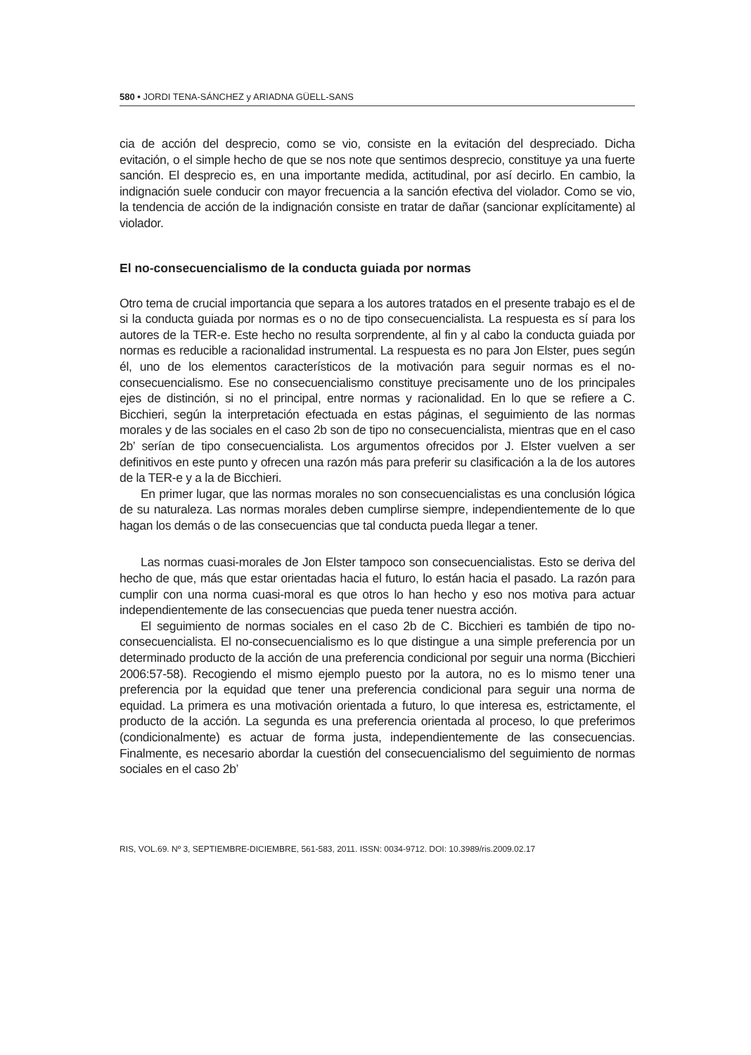580 • JORDI TENA-SÁNCHEZ y ARIADNA GÜELL-SANS
cia de acción del desprecio, como se vio, consiste en la evitación del despreciado. Dicha evitación, o el simple hecho de que se nos note que sentimos desprecio, constituye ya una fuerte sanción. El desprecio es, en una importante medida, actitudinal, por así decirlo. En cambio, la indignación suele conducir con mayor frecuencia a la sanción efectiva del violador. Como se vio, la tendencia de acción de la indignación consiste en tratar de dañar (sancionar explícitamente) al violador.
El no-consecuencialismo de la conducta guiada por normas
Otro tema de crucial importancia que separa a los autores tratados en el presente trabajo es el de si la conducta guiada por normas es o no de tipo consecuencialista. La respuesta es sí para los autores de la TER-e. Este hecho no resulta sorprendente, al fin y al cabo la conducta guiada por normas es reducible a racionalidad instrumental. La respuesta es no para Jon Elster, pues según él, uno de los elementos característicos de la motivación para seguir normas es el no-consecuencialismo. Ese no consecuencialismo constituye precisamente uno de los principales ejes de distinción, si no el principal, entre normas y racionalidad. En lo que se refiere a C. Bicchieri, según la interpretación efectuada en estas páginas, el seguimiento de las normas morales y de las sociales en el caso 2b son de tipo no consecuencialista, mientras que en el caso 2b’ serían de tipo consecuencialista. Los argumentos ofrecidos por J. Elster vuelven a ser definitivos en este punto y ofrecen una razón más para preferir su clasificación a la de los autores de la TER-e y a la de Bicchieri.
En primer lugar, que las normas morales no son consecuencialistas es una conclusión lógica de su naturaleza. Las normas morales deben cumplirse siempre, independientemente de lo que hagan los demás o de las consecuencias que tal conducta pueda llegar a tener.
Las normas cuasi-morales de Jon Elster tampoco son consecuencialistas. Esto se deriva del hecho de que, más que estar orientadas hacia el futuro, lo están hacia el pasado. La razón para cumplir con una norma cuasi-moral es que otros lo han hecho y eso nos motiva para actuar independientemente de las consecuencias que pueda tener nuestra acción.
El seguimiento de normas sociales en el caso 2b de C. Bicchieri es también de tipo no-consecuencialista. El no-consecuencialismo es lo que distingue a una simple preferencia por un determinado producto de la acción de una preferencia condicional por seguir una norma (Bicchieri 2006:57-58). Recogiendo el mismo ejemplo puesto por la autora, no es lo mismo tener una preferencia por la equidad que tener una preferencia condicional para seguir una norma de equidad. La primera es una motivación orientada a futuro, lo que interesa es, estrictamente, el producto de la acción. La segunda es una preferencia orientada al proceso, lo que preferimos (condicionalmente) es actuar de forma justa, independientemente de las consecuencias. Finalmente, es necesario abordar la cuestión del consecuencialismo del seguimiento de normas sociales en el caso 2b’
RIS, VOL.69. Nº 3, SEPTIEMBRE-DICIEMBRE, 561-583, 2011. ISSN: 0034-9712. DOI: 10.3989/ris.2009.02.17